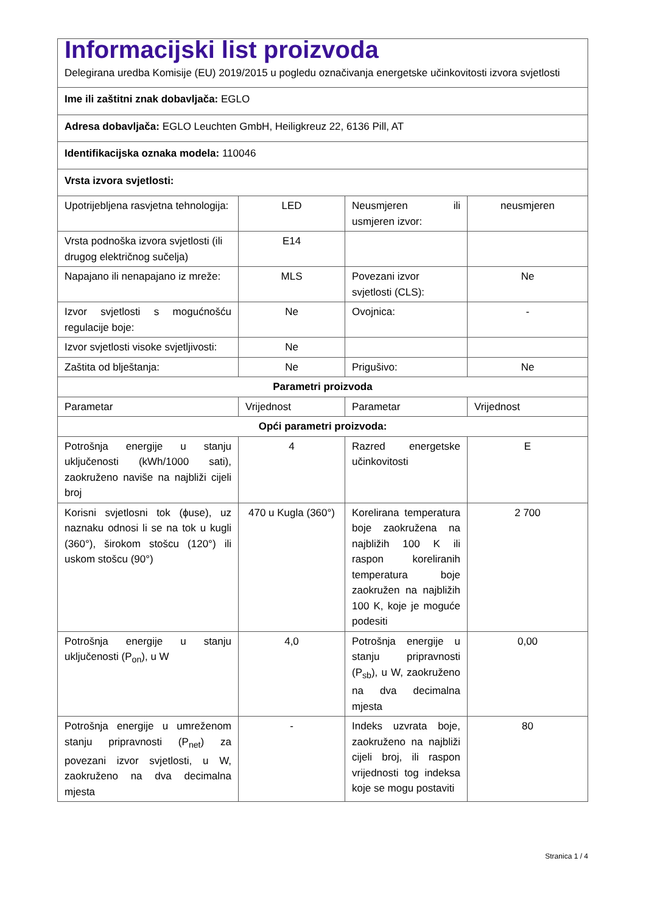| Informacijski list proizvoda Delegirana uredba Komisije (EU) 2019/2015 u pogledu označivanja energetske učinkovitosti izvora svjetlosti | | | |
| Ime ili zaštitni znak dobavljača: EGLO | | | |
| Adresa dobavljača: EGLO Leuchten GmbH, Heiligkreuz 22, 6136 Pill, AT | | | |
| Identifikacijska oznaka modela: 110046 | | | |
| Vrsta izvora svjetlosti: | | | |
| Upotrijebljena rasvjetna tehnologija: | LED | Neusmjeren ili usmjeren izvor: | neusmjeren |
| Vrsta podnoška izvora svjetlosti (ili drugog električnog sučelja) | E14 | | |
| Napajano ili nenapajano iz mreže: | MLS | Povezani izvor svjetlosti (CLS): | Ne |
| Izvor svjetlosti s mogućnošću regulacije boje: | Ne | Ovojnica: | - |
| Izvor svjetlosti visoke svjetljivosti: | Ne | | |
| Zaštita od blještanja: | Ne | Prigušivo: | Ne |
| Parametri proizvoda | | | |
| Parametar | Vrijednost | Parametar | Vrijednost |
| Opći parametri proizvoda: | | | |
| Potrošnja energije u stanju uključenosti (kWh/1000 sati), zaokruženo naviše na najbliži cijeli broj | 4 | Razred energetske učinkovitosti | E |
| Korisni svjetlosni tok (ϕuse), uz naznaku odnosi li se na tok u kugli (360°), širokom stošcu (120°) ili uskom stošcu (90°) | 470 u Kugla (360°) | Korelirana temperatura boje zaokružena na najbližih 100 K ili raspon koreliranih temperatura boje zaokružen na najbližih 100 K, koje je moguće podesiti | 2 700 |
| Potrošnja energije u stanju uključenosti (P<sub>on</sub>), u W | 4,0 | Potrošnja energije u stanju pripravnosti (P<sub>sb</sub>), u W, zaokruženo na dva decimalna mjesta | 0,00 |
| Potrošnja energije u umreženom stanju pripravnosti (P<sub>net</sub>) za povezani izvor svjetlosti, u W, zaokruženo na dva decimalna mjesta | - | Indeks uzvrata boje, zaokruženo na najbliži cijeli broj, ili raspon vrijednosti tog indeksa koje se mogu postaviti | 80 |
Stranica 1 / 4